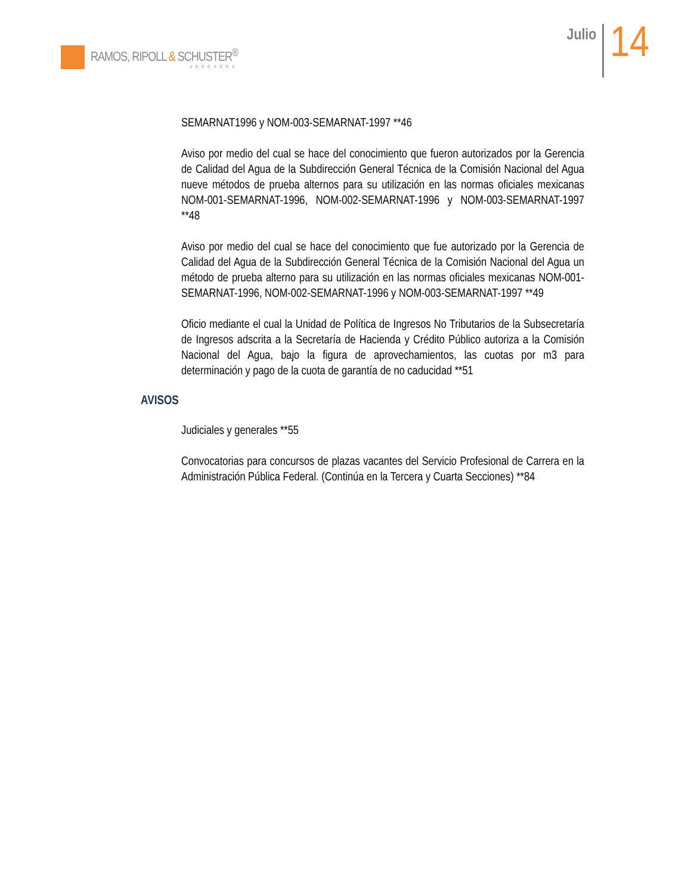RAMOS, RIPOLL & SCHUSTER<sup>®</sup>
ABOGADOS
Julio
14
SEMARNAT1996 y NOM-003-SEMARNAT-1997 **46
Aviso por medio del cual se hace del conocimiento que fueron autorizados por la Gerencia de Calidad del Agua de la Subdirección General Técnica de la Comisión Nacional del Agua nueve métodos de prueba alternos para su utilización en las normas oficiales mexicanas NOM-001-SEMARNAT-1996, NOM-002-SEMARNAT-1996 y NOM-003-SEMARNAT-1997 **48
Aviso por medio del cual se hace del conocimiento que fue autorizado por la Gerencia de Calidad del Agua de la Subdirección General Técnica de la Comisión Nacional del Agua un método de prueba alterno para su utilización en las normas oficiales mexicanas NOM-001-SEMARNAT-1996, NOM-002-SEMARNAT-1996 y NOM-003-SEMARNAT-1997 **49
Oficio mediante el cual la Unidad de Política de Ingresos No Tributarios de la Subsecretaría de Ingresos adscrita a la Secretaría de Hacienda y Crédito Público autoriza a la Comisión Nacional del Agua, bajo la figura de aprovechamientos, las cuotas por m3 para determinación y pago de la cuota de garantía de no caducidad **51
AVISOS
Judiciales y generales **55
Convocatorias para concursos de plazas vacantes del Servicio Profesional de Carrera en la Administración Pública Federal. (Continúa en la Tercera y Cuarta Secciones) **84